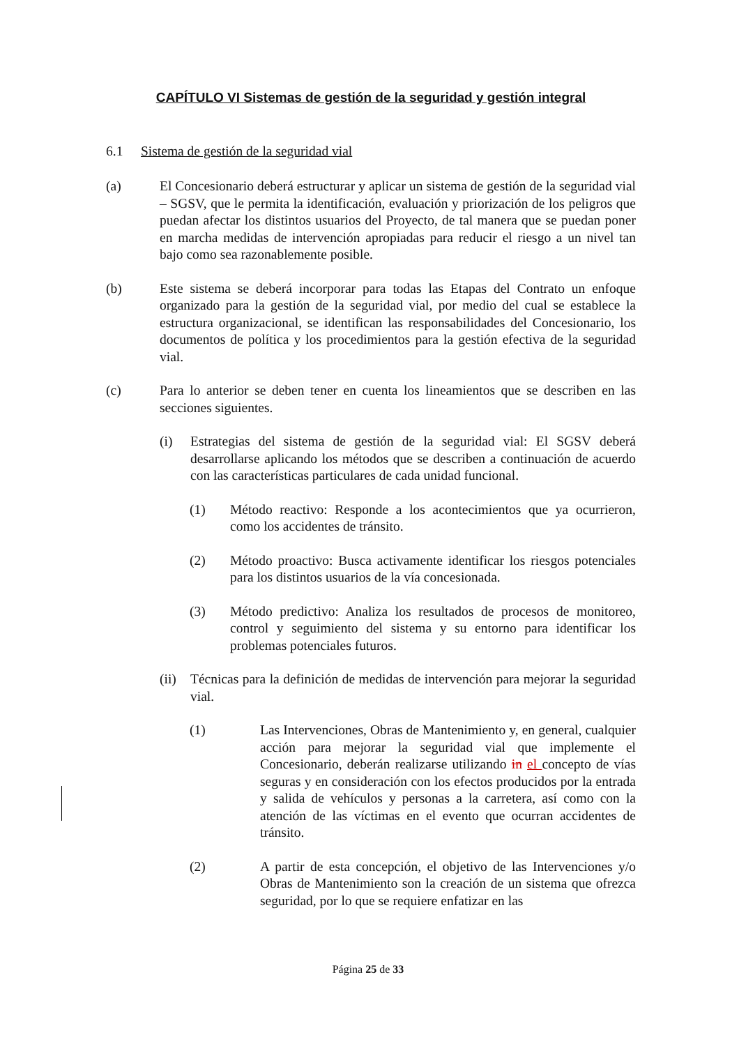CAPÍTULO VI Sistemas de gestión de la seguridad y gestión integral
6.1 Sistema de gestión de la seguridad vial
(a) El Concesionario deberá estructurar y aplicar un sistema de gestión de la seguridad vial – SGSV, que le permita la identificación, evaluación y priorización de los peligros que puedan afectar los distintos usuarios del Proyecto, de tal manera que se puedan poner en marcha medidas de intervención apropiadas para reducir el riesgo a un nivel tan bajo como sea razonablemente posible.
(b) Este sistema se deberá incorporar para todas las Etapas del Contrato un enfoque organizado para la gestión de la seguridad vial, por medio del cual se establece la estructura organizacional, se identifican las responsabilidades del Concesionario, los documentos de política y los procedimientos para la gestión efectiva de la seguridad vial.
(c) Para lo anterior se deben tener en cuenta los lineamientos que se describen en las secciones siguientes.
(i) Estrategias del sistema de gestión de la seguridad vial: El SGSV deberá desarrollarse aplicando los métodos que se describen a continuación de acuerdo con las características particulares de cada unidad funcional.
(1) Método reactivo: Responde a los acontecimientos que ya ocurrieron, como los accidentes de tránsito.
(2) Método proactivo: Busca activamente identificar los riesgos potenciales para los distintos usuarios de la vía concesionada.
(3) Método predictivo: Analiza los resultados de procesos de monitoreo, control y seguimiento del sistema y su entorno para identificar los problemas potenciales futuros.
(ii) Técnicas para la definición de medidas de intervención para mejorar la seguridad vial.
(1) Las Intervenciones, Obras de Mantenimiento y, en general, cualquier acción para mejorar la seguridad vial que implemente el Concesionario, deberán realizarse utilizando in el concepto de vías seguras y en consideración con los efectos producidos por la entrada y salida de vehículos y personas a la carretera, así como con la atención de las víctimas en el evento que ocurran accidentes de tránsito.
(2) A partir de esta concepción, el objetivo de las Intervenciones y/o Obras de Mantenimiento son la creación de un sistema que ofrezca seguridad, por lo que se requiere enfatizar en las
Página 25 de 33